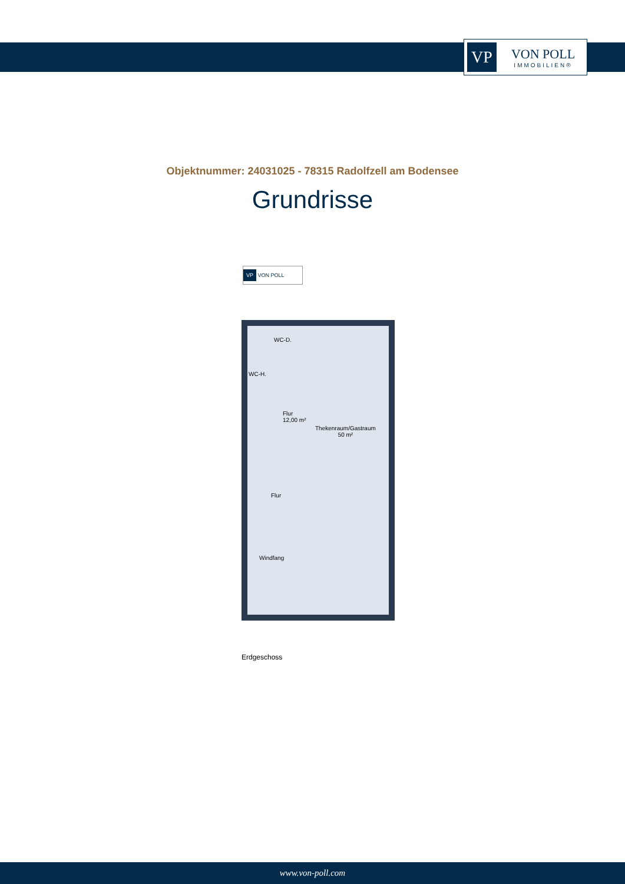VP
VON POLL
IMMOBILIEN®
Objektnummer: 24031025 - 78315 Radolfzell am Bodensee
Grundrisse
VP VON POLL
WC-D.
WC-H.
Flur
12,00 m²
Thekenraum/Gastraum
50 m²
Flur
Windfang
Erdgeschoss
www.von-poll.com